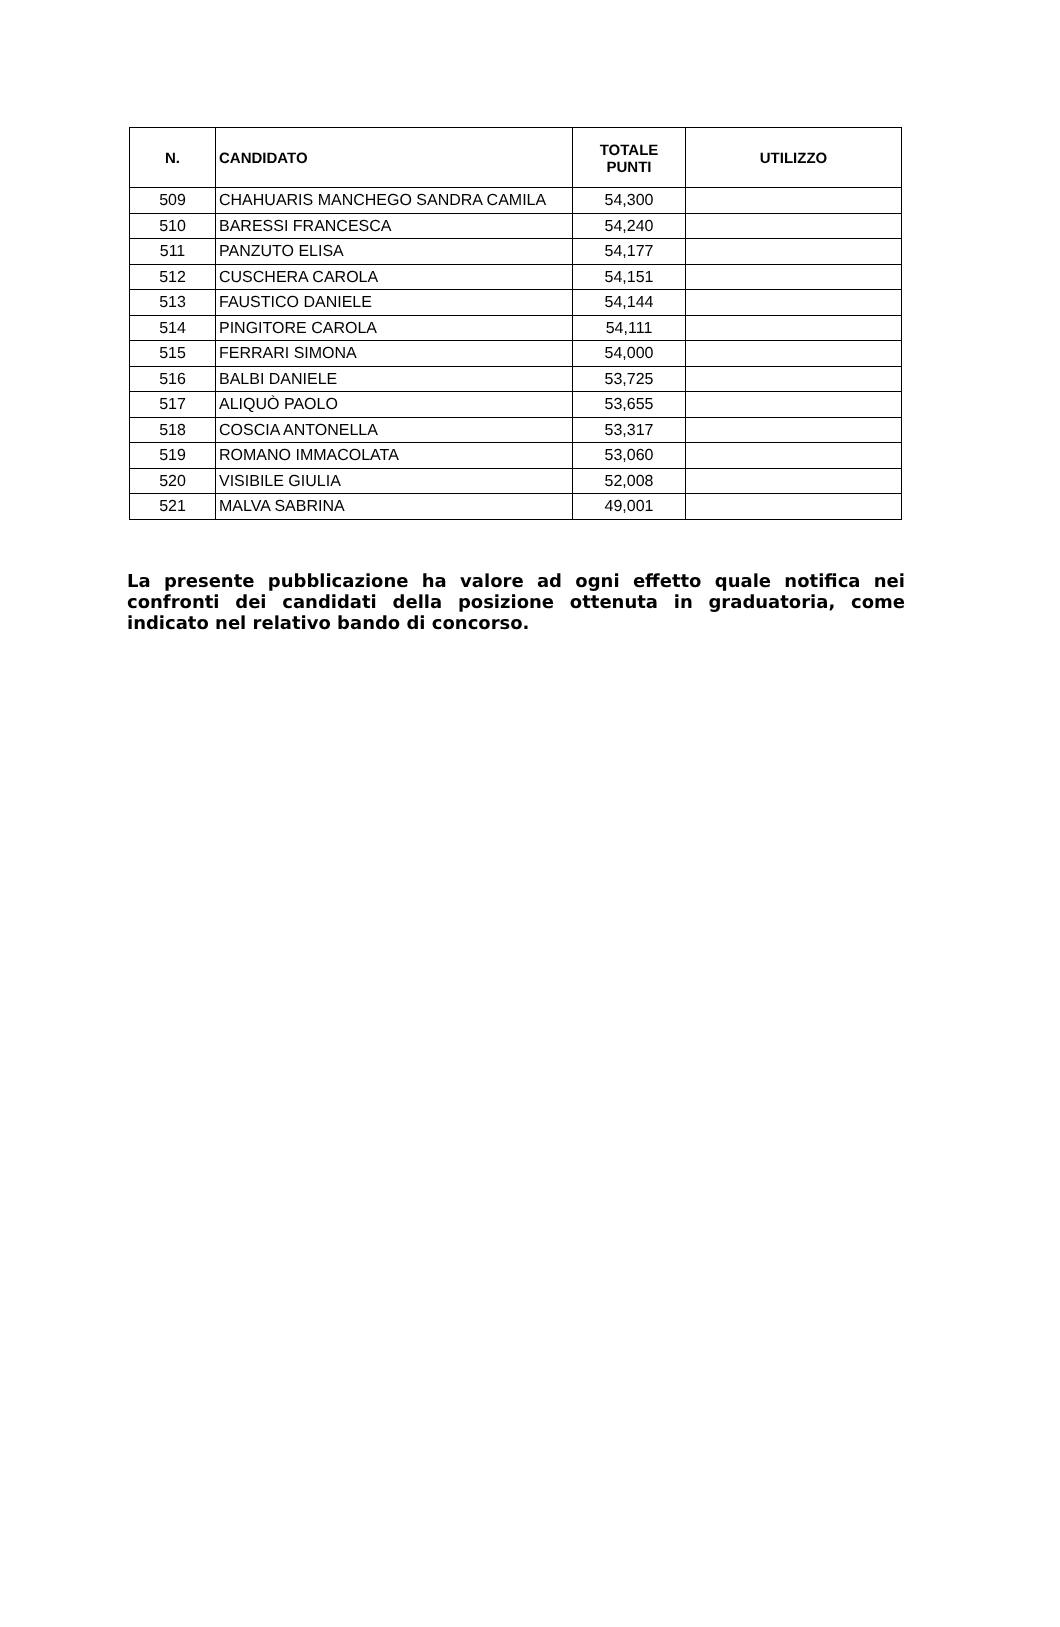| N. | CANDIDATO | TOTALE PUNTI | UTILIZZO |
| --- | --- | --- | --- |
| 509 | CHAHUARIS MANCHEGO SANDRA CAMILA | 54,300 | |
| 510 | BARESSI FRANCESCA | 54,240 | |
| 511 | PANZUTO ELISA | 54,177 | |
| 512 | CUSCHERA CAROLA | 54,151 | |
| 513 | FAUSTICO DANIELE | 54,144 | |
| 514 | PINGITORE CAROLA | 54,111 | |
| 515 | FERRARI SIMONA | 54,000 | |
| 516 | BALBI DANIELE | 53,725 | |
| 517 | ALIQUÒ PAOLO | 53,655 | |
| 518 | COSCIA ANTONELLA | 53,317 | |
| 519 | ROMANO IMMACOLATA | 53,060 | |
| 520 | VISIBILE GIULIA | 52,008 | |
| 521 | MALVA SABRINA | 49,001 | |
La presente pubblicazione ha valore ad ogni effetto quale notifica nei confronti dei candidati della posizione ottenuta in graduatoria, come indicato nel relativo bando di concorso.